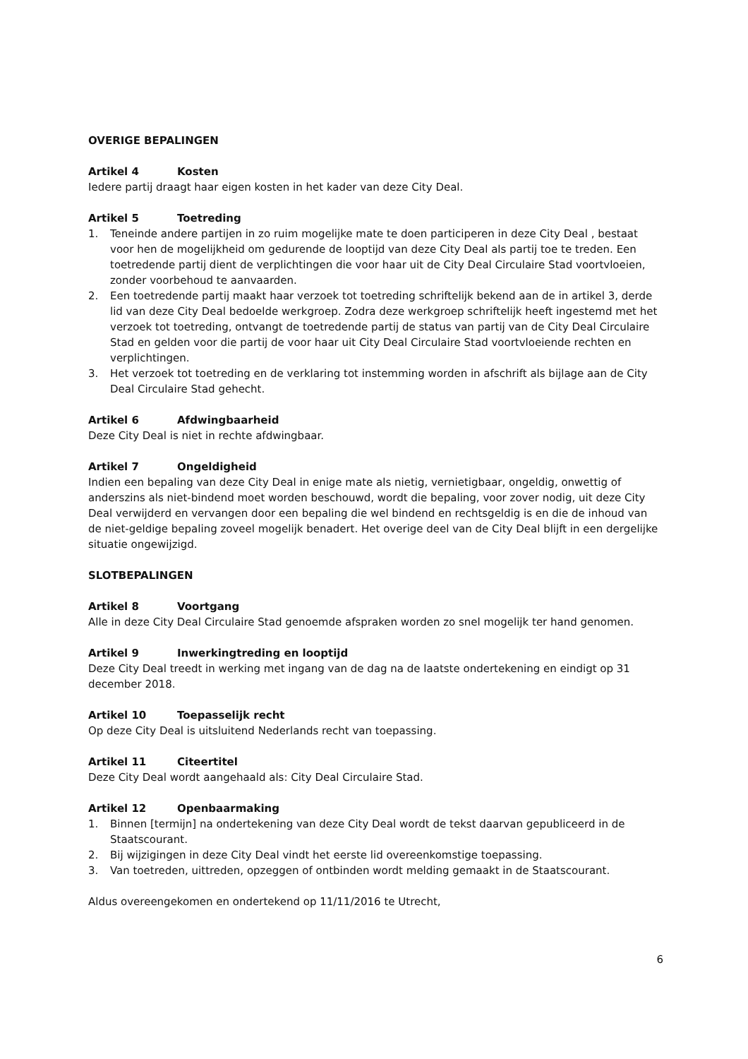OVERIGE BEPALINGEN
Artikel 4 Kosten
Iedere partij draagt haar eigen kosten in het kader van deze City Deal.
Artikel 5 Toetreding
1. Teneinde andere partijen in zo ruim mogelijke mate te doen participeren in deze City Deal , bestaat voor hen de mogelijkheid om gedurende de looptijd van deze City Deal als partij toe te treden. Een toetredende partij dient de verplichtingen die voor haar uit de City Deal Circulaire Stad voortvloeien, zonder voorbehoud te aanvaarden.
2. Een toetredende partij maakt haar verzoek tot toetreding schriftelijk bekend aan de in artikel 3, derde lid van deze City Deal bedoelde werkgroep. Zodra deze werkgroep schriftelijk heeft ingestemd met het verzoek tot toetreding, ontvangt de toetredende partij de status van partij van de City Deal Circulaire Stad en gelden voor die partij de voor haar uit City Deal Circulaire Stad voortvloeiende rechten en verplichtingen.
3. Het verzoek tot toetreding en de verklaring tot instemming worden in afschrift als bijlage aan de City Deal Circulaire Stad gehecht.
Artikel 6 Afdwingbaarheid
Deze City Deal is niet in rechte afdwingbaar.
Artikel 7 Ongeldigheid
Indien een bepaling van deze City Deal in enige mate als nietig, vernietigbaar, ongeldig, onwettig of anderszins als niet-bindend moet worden beschouwd, wordt die bepaling, voor zover nodig, uit deze City Deal verwijderd en vervangen door een bepaling die wel bindend en rechtsgeldig is en die de inhoud van de niet-geldige bepaling zoveel mogelijk benadert. Het overige deel van de City Deal blijft in een dergelijke situatie ongewijzigd.
SLOTBEPALINGEN
Artikel 8 Voortgang
Alle in deze City Deal Circulaire Stad genoemde afspraken worden zo snel mogelijk ter hand genomen.
Artikel 9 Inwerkingtreding en looptijd
Deze City Deal treedt in werking met ingang van de dag na de laatste ondertekening en eindigt op 31 december 2018.
Artikel 10 Toepasselijk recht
Op deze City Deal is uitsluitend Nederlands recht van toepassing.
Artikel 11 Citeertitel
Deze City Deal wordt aangehaald als: City Deal Circulaire Stad.
Artikel 12 Openbaarmaking
1. Binnen [termijn] na ondertekening van deze City Deal wordt de tekst daarvan gepubliceerd in de Staatscourant.
2. Bij wijzigingen in deze City Deal vindt het eerste lid overeenkomstige toepassing.
3. Van toetreden, uittreden, opzeggen of ontbinden wordt melding gemaakt in de Staatscourant.
Aldus overeengekomen en ondertekend op 11/11/2016 te Utrecht,
6